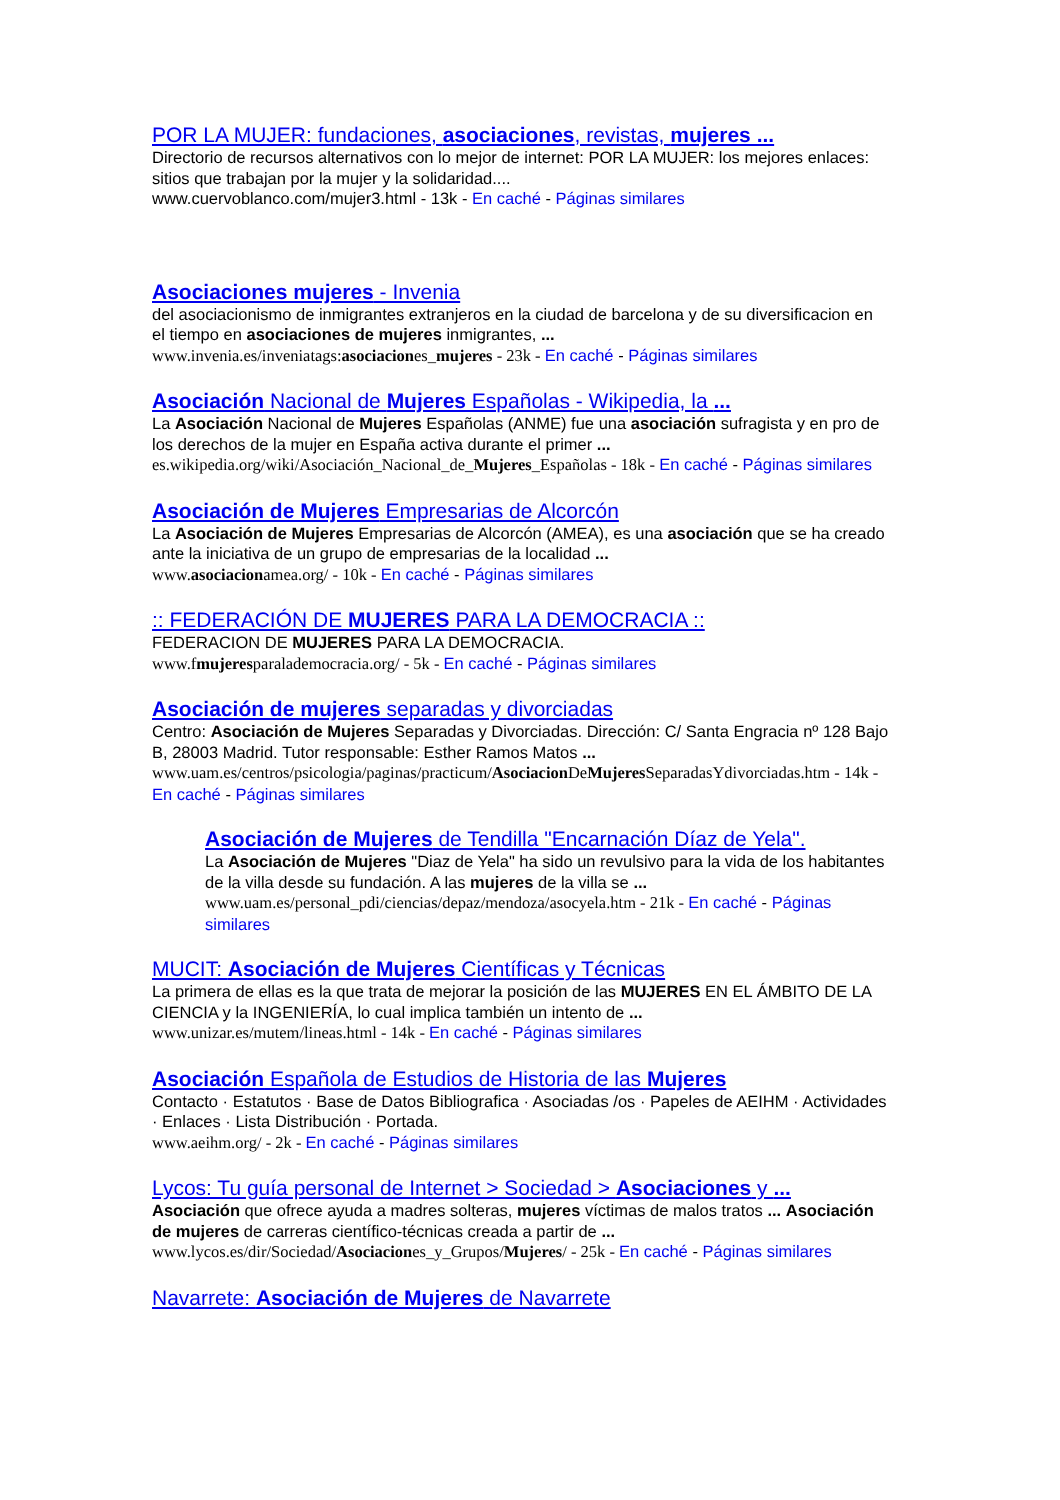POR LA MUJER: fundaciones, asociaciones, revistas, mujeres ...
Directorio de recursos alternativos con lo mejor de internet: POR LA MUJER: los mejores enlaces: sitios que trabajan por la mujer y la solidaridad....
www.cuervoblanco.com/mujer3.html - 13k - En caché - Páginas similares
Asociaciones mujeres - Invenia
del asociacionismo de inmigrantes extranjeros en la ciudad de barcelona y de su diversificacion en el tiempo en asociaciones de mujeres inmigrantes, ...
www.invenia.es/inveniatags:asociaciones_mujeres - 23k - En caché - Páginas similares
Asociación Nacional de Mujeres Españolas - Wikipedia, la ...
La Asociación Nacional de Mujeres Españolas (ANME) fue una asociación sufragista y en pro de los derechos de la mujer en España activa durante el primer ...
es.wikipedia.org/wiki/Asociación_Nacional_de_Mujeres_Españolas - 18k - En caché - Páginas similares
Asociación de Mujeres Empresarias de Alcorcón
La Asociación de Mujeres Empresarias de Alcorcón (AMEA), es una asociación que se ha creado ante la iniciativa de un grupo de empresarias de la localidad ...
www.asociacionamea.org/ - 10k - En caché - Páginas similares
:: FEDERACIÓN DE MUJERES PARA LA DEMOCRACIA ::
FEDERACION DE MUJERES PARA LA DEMOCRACIA.
www.fmujeresparalademocracia.org/ - 5k - En caché - Páginas similares
Asociación de mujeres separadas y divorciadas
Centro: Asociación de Mujeres Separadas y Divorciadas. Dirección: C/ Santa Engracia nº 128 Bajo B, 28003 Madrid. Tutor responsable: Esther Ramos Matos ...
www.uam.es/centros/psicologia/paginas/practicum/Asociacion DeMujeres SeparadasYdivorciadas.htm - 14k - En caché - Páginas similares
Asociación de Mujeres de Tendilla "Encarnación Díaz de Yela".
La Asociación de Mujeres "Diaz de Yela" ha sido un revulsivo para la vida de los habitantes de la villa desde su fundación. A las mujeres de la villa se ...
www.uam.es/personal_pdi/ciencias/depaz/mendoza/asocyela.htm - 21k - En caché - Páginas similares
MUCIT: Asociación de Mujeres Científicas y Técnicas
La primera de ellas es la que trata de mejorar la posición de las MUJERES EN EL ÁMBITO DE LA CIENCIA y la INGENIERÍA, lo cual implica también un intento de ...
www.unizar.es/mutem/lineas.html - 14k - En caché - Páginas similares
Asociación Española de Estudios de Historia de las Mujeres
Contacto · Estatutos · Base de Datos Bibliografica · Asociadas /os · Papeles de AEIHM · Actividades · Enlaces · Lista Distribución · Portada.
www.aeihm.org/ - 2k - En caché - Páginas similares
Lycos: Tu guía personal de Internet > Sociedad > Asociaciones y ...
Asociación que ofrece ayuda a madres solteras, mujeres víctimas de malos tratos ... Asociación de mujeres de carreras científico-técnicas creada a partir de ...
www.lycos.es/dir/Sociedad/Asociaciones_y_Grupos/Mujeres/ - 25k - En caché - Páginas similares
Navarrete: Asociación de Mujeres de Navarrete